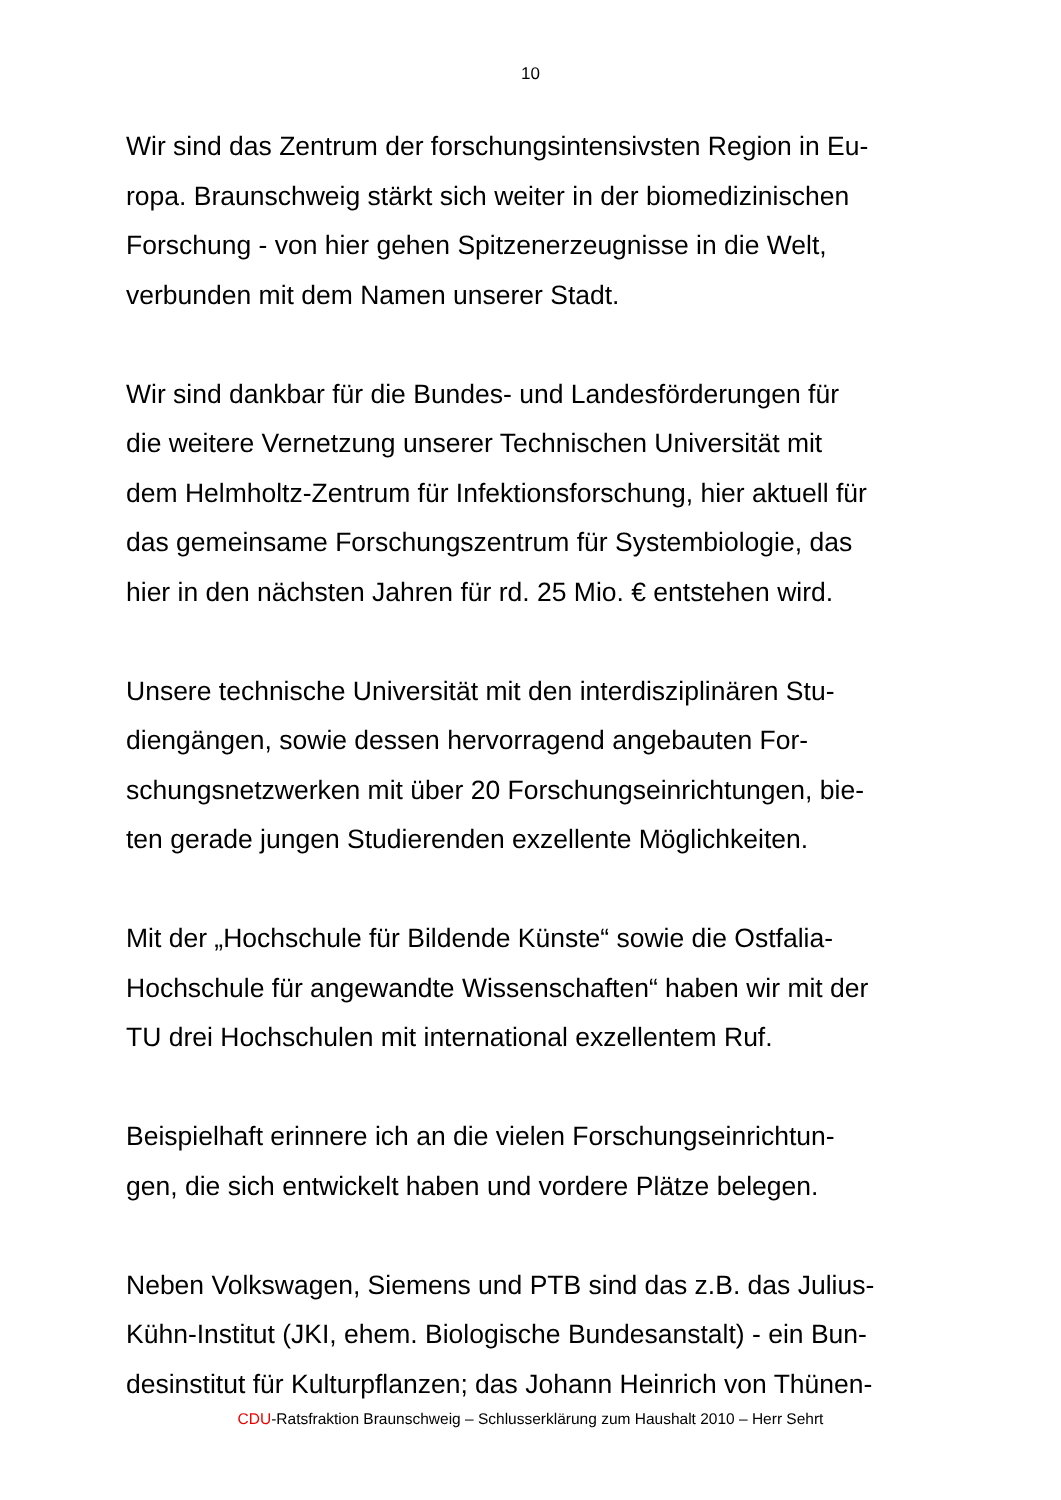10
Wir sind das Zentrum der forschungsintensivsten Region in Eu-
ropa. Braunschweig stärkt sich weiter in der biomedizinischen
Forschung - von hier gehen Spitzenerzeugnisse in die Welt,
verbunden mit dem Namen unserer Stadt.
Wir sind dankbar für die Bundes- und Landesförderungen für
die weitere Vernetzung unserer Technischen Universität mit
dem Helmholtz-Zentrum für Infektionsforschung, hier aktuell für
das gemeinsame Forschungszentrum für Systembiologie, das
hier in den nächsten Jahren für rd. 25 Mio. € entstehen wird.
Unsere technische Universität mit den interdisziplinären Stu-
diengängen, sowie dessen hervorragend angebauten For-
schungsnetzwerken mit über 20 Forschungseinrichtungen, bie-
ten gerade jungen Studierenden exzellente Möglichkeiten.
Mit der „Hochschule für Bildende Künste“ sowie die Ostfalia-
Hochschule für angewandte Wissenschaften“ haben wir mit der
TU drei Hochschulen mit international exzellentem Ruf.
Beispielhaft erinnere ich an die vielen Forschungseinrichtun-
gen, die sich entwickelt haben und vordere Plätze belegen.
Neben Volkswagen, Siemens und PTB sind das z.B. das Julius-
Kühn-Institut (JKI, ehem. Biologische Bundesanstalt) - ein Bun-
desinstitut für Kulturpflanzen; das Johann Heinrich von Thünen-
CDU-Ratsfraktion Braunschweig – Schlusserklärung zum Haushalt 2010 – Herr Sehrt